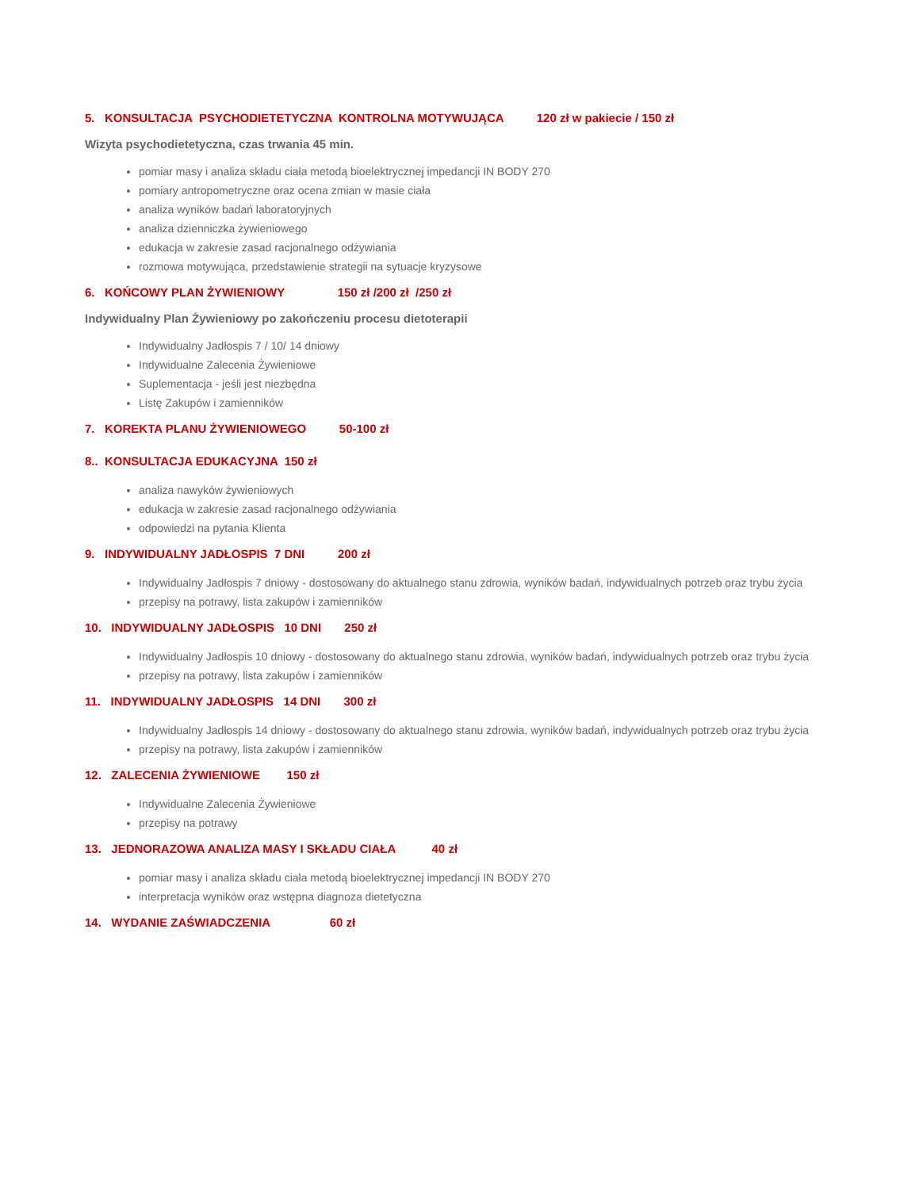5. KONSULTACJA PSYCHODIETETYCZNA KONTROLNA MOTYWUJĄCA 120 zł w pakiecie / 150 zł
Wizyta psychodietetyczna, czas trwania 45 min.
pomiar masy i analiza składu ciała metodą bioelektrycznej impedancji IN BODY 270
pomiary antropometryczne oraz ocena zmian w masie ciała
analiza wyników badań laboratoryjnych
analiza dzienniczka żywieniowego
edukacja w zakresie zasad racjonalnego odżywiania
rozmowa motywująca, przedstawienie strategii na sytuacje kryzysowe
6. KOŃCOWY PLAN ŻYWIENIOWY 150 zł /200 zł /250 zł
Indywidualny Plan Żywieniowy po zakończeniu procesu dietoterapii
Indywidualny Jadłospis 7 / 10/ 14 dniowy
Indywidualne Zalecenia Żywieniowe
Suplementacja - jeśli jest niezbędna
Listę Zakupów i zamienników
7. KOREKTA PLANU ŻYWIENIOWEGO 50-100 zł
8.. KONSULTACJA EDUKACYJNA 150 zł
analiza nawyków żywieniowych
edukacja w zakresie zasad racjonalnego odżywiania
odpowiedzi na pytania Klienta
9. INDYWIDUALNY JADŁOSPIS 7 DNI 200 zł
Indywidualny Jadłospis 7 dniowy - dostosowany do aktualnego stanu zdrowia, wyników badań, indywidualnych potrzeb oraz trybu życia
przepisy na potrawy, lista zakupów i zamienników
10. INDYWIDUALNY JADŁOSPIS 10 DNI 250 zł
Indywidualny Jadłospis 10 dniowy - dostosowany do aktualnego stanu zdrowia, wyników badań, indywidualnych potrzeb oraz trybu życia
przepisy na potrawy, lista zakupów i zamienników
11. INDYWIDUALNY JADŁOSPIS 14 DNI 300 zł
Indywidualny Jadłospis 14 dniowy - dostosowany do aktualnego stanu zdrowia, wyników badań, indywidualnych potrzeb oraz trybu życia
przepisy na potrawy, lista zakupów i zamienników
12. ZALECENIA ŻYWIENIOWE 150 zł
Indywidualne Zalecenia Żywieniowe
przepisy na potrawy
13. JEDNORAZOWA ANALIZA MASY I SKŁADU CIAŁA 40 zł
pomiar masy i analiza składu ciała metodą bioelektrycznej impedancji IN BODY 270
interpretacja wyników oraz wstępna diagnoza dietetyczna
14. WYDANIE ZAŚWIADCZENIA 60 zł